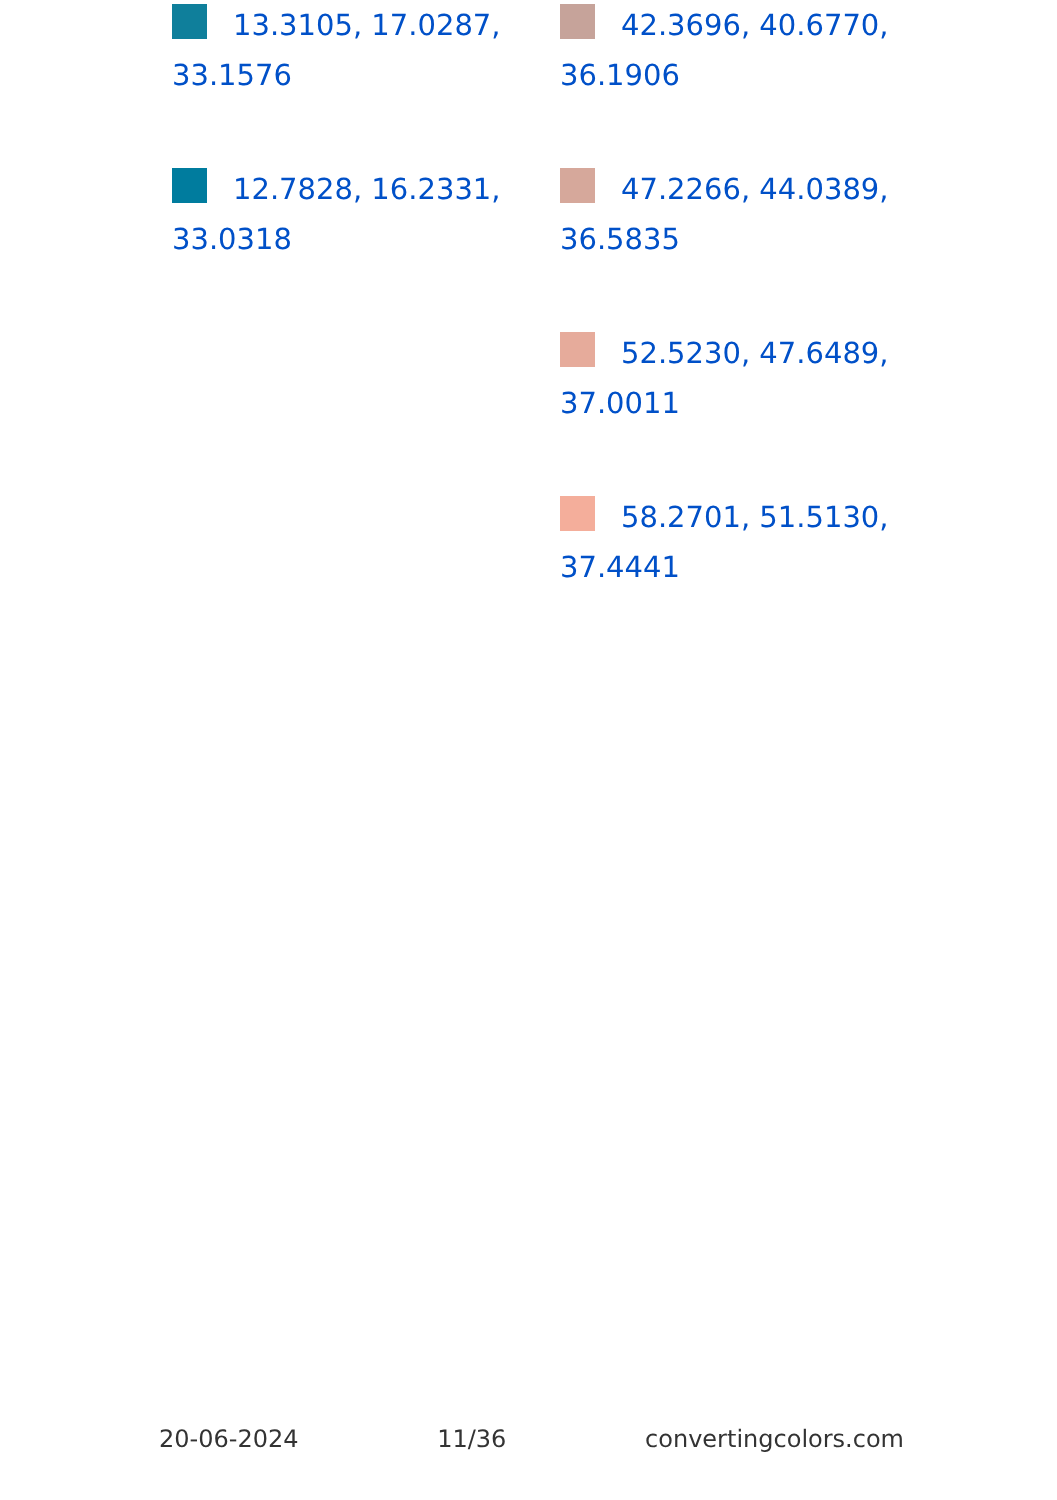13.3105, 17.0287, 33.1576
12.7828, 16.2331, 33.0318
42.3696, 40.6770, 36.1906
47.2266, 44.0389, 36.5835
52.5230, 47.6489, 37.0011
58.2701, 51.5130, 37.4441
20-06-2024 11/36 convertingcolors.com